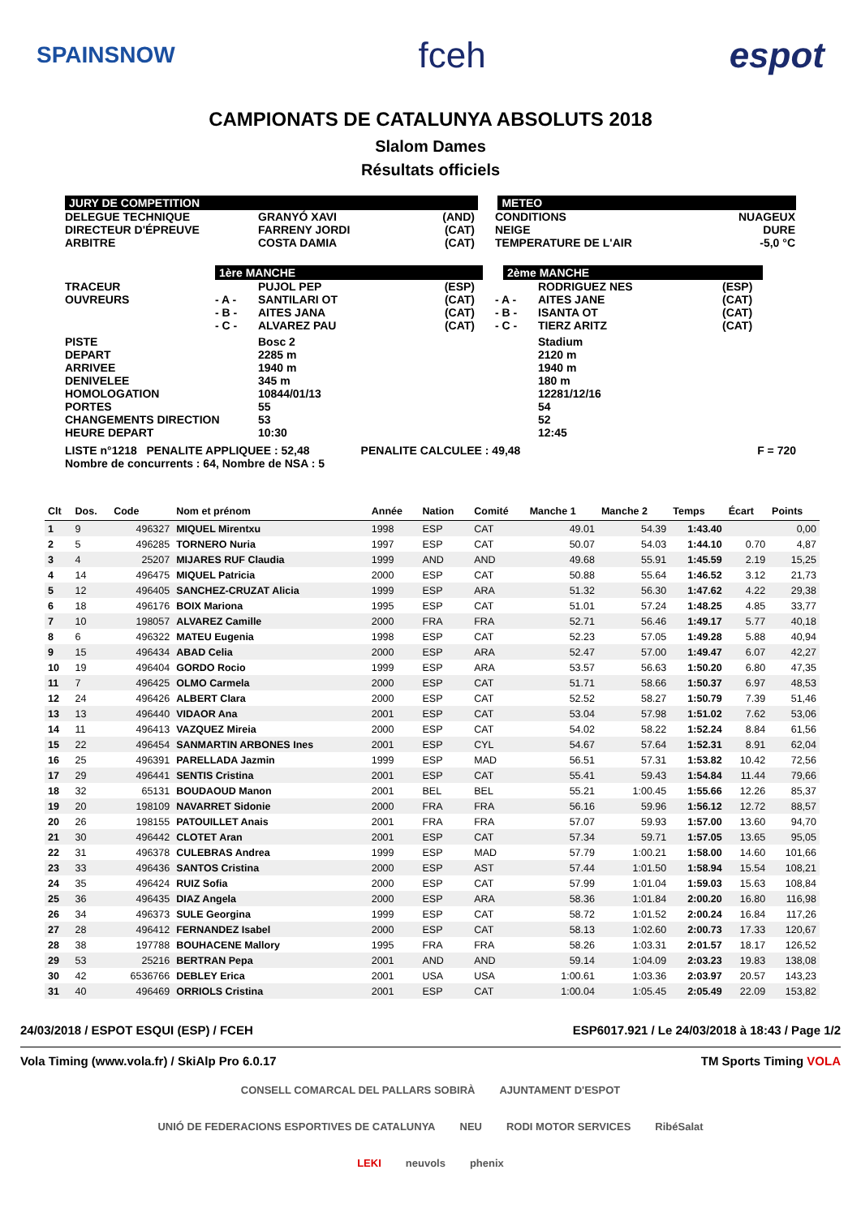SPAINSNOW fceh espot
CAMPIONATS DE CATALUNYA ABSOLUTS 2018
Slalom Dames
Résultats officiels
JURY DE COMPETITION METEO
DELEGUE TECHNIQUE
DIRECTEUR D'ÉPREUVE
ARBITRE
GRANYÓ XAVI
FARRENY JORDI
COSTA DAMIA
(AND)
(CAT)
(CAT)
CONDITIONS
NEIGE
TEMPERATURE DE L'AIR
NUAGEUX
DURE
-5,0 °C
1ère MANCHE 2ème MANCHE
TRACEUR
OUVREURS
- A -
- B -
- C -
PUJOL PEP
SANTILARI OT
AITES JANA
ALVAREZ PAU
(ESP)
(CAT)
(CAT)
(CAT)
- A -
- B -
- C -
RODRIGUEZ NES
AITES JANE
ISANTA OT
TIERZ ARITZ
(ESP)
(CAT)
(CAT)
(CAT)
PISTE
DEPART
ARRIVEE
DENIVELEE
HOMOLOGATION
PORTES
CHANGEMENTS DIRECTION
HEURE DEPART
Bosc 2
2285 m
1940 m
345 m
10844/01/13
55
53
10:30
Stadium
2120 m
1940 m
180 m
12281/12/16
54
52
12:45
LISTE n°1218 PENALITE APPLIQUEE : 52,48 PENALITE CALCULEE : 49,48 F = 720
Nombre de concurrents : 64, Nombre de NSA : 5
| Clt | Dos. | Code | Nom et prénom | Année | Nation | Comité | Manche 1 | Manche 2 | Temps | Écart | Points |
| --- | --- | --- | --- | --- | --- | --- | --- | --- | --- | --- | --- |
| 1 | 9 | 496327 | MIQUEL Mirentxu | 1998 | ESP | CAT | 49.01 | 54.39 | 1:43.40 | | 0,00 |
| 2 | 5 | 496285 | TORNERO Nuria | 1997 | ESP | CAT | 50.07 | 54.03 | 1:44.10 | 0.70 | 4,87 |
| 3 | 4 | 25207 | MIJARES RUF Claudia | 1999 | AND | AND | 49.68 | 55.91 | 1:45.59 | 2.19 | 15,25 |
| 4 | 14 | 496475 | MIQUEL Patricia | 2000 | ESP | CAT | 50.88 | 55.64 | 1:46.52 | 3.12 | 21,73 |
| 5 | 12 | 496405 | SANCHEZ-CRUZAT Alicia | 1999 | ESP | ARA | 51.32 | 56.30 | 1:47.62 | 4.22 | 29,38 |
| 6 | 18 | 496176 | BOIX Mariona | 1995 | ESP | CAT | 51.01 | 57.24 | 1:48.25 | 4.85 | 33,77 |
| 7 | 10 | 198057 | ALVAREZ Camille | 2000 | FRA | FRA | 52.71 | 56.46 | 1:49.17 | 5.77 | 40,18 |
| 8 | 6 | 496322 | MATEU Eugenia | 1998 | ESP | CAT | 52.23 | 57.05 | 1:49.28 | 5.88 | 40,94 |
| 9 | 15 | 496434 | ABAD Celia | 2000 | ESP | ARA | 52.47 | 57.00 | 1:49.47 | 6.07 | 42,27 |
| 10 | 19 | 496404 | GORDO Rocio | 1999 | ESP | ARA | 53.57 | 56.63 | 1:50.20 | 6.80 | 47,35 |
| 11 | 7 | 496425 | OLMO Carmela | 2000 | ESP | CAT | 51.71 | 58.66 | 1:50.37 | 6.97 | 48,53 |
| 12 | 24 | 496426 | ALBERT Clara | 2000 | ESP | CAT | 52.52 | 58.27 | 1:50.79 | 7.39 | 51,46 |
| 13 | 13 | 496440 | VIDAOR Ana | 2001 | ESP | CAT | 53.04 | 57.98 | 1:51.02 | 7.62 | 53,06 |
| 14 | 11 | 496413 | VAZQUEZ Mireia | 2000 | ESP | CAT | 54.02 | 58.22 | 1:52.24 | 8.84 | 61,56 |
| 15 | 22 | 496454 | SANMARTIN ARBONES Ines | 2001 | ESP | CYL | 54.67 | 57.64 | 1:52.31 | 8.91 | 62,04 |
| 16 | 25 | 496391 | PARELLADA Jazmin | 1999 | ESP | MAD | 56.51 | 57.31 | 1:53.82 | 10.42 | 72,56 |
| 17 | 29 | 496441 | SENTIS Cristina | 2001 | ESP | CAT | 55.41 | 59.43 | 1:54.84 | 11.44 | 79,66 |
| 18 | 32 | 65131 | BOUDAOUD Manon | 2001 | BEL | BEL | 55.21 | 1:00.45 | 1:55.66 | 12.26 | 85,37 |
| 19 | 20 | 198109 | NAVARRET Sidonie | 2000 | FRA | FRA | 56.16 | 59.96 | 1:56.12 | 12.72 | 88,57 |
| 20 | 26 | 198155 | PATOUILLET Anais | 2001 | FRA | FRA | 57.07 | 59.93 | 1:57.00 | 13.60 | 94,70 |
| 21 | 30 | 496442 | CLOTET Aran | 2001 | ESP | CAT | 57.34 | 59.71 | 1:57.05 | 13.65 | 95,05 |
| 22 | 31 | 496378 | CULEBRAS Andrea | 1999 | ESP | MAD | 57.79 | 1:00.21 | 1:58.00 | 14.60 | 101,66 |
| 23 | 33 | 496436 | SANTOS Cristina | 2000 | ESP | AST | 57.44 | 1:01.50 | 1:58.94 | 15.54 | 108,21 |
| 24 | 35 | 496424 | RUIZ Sofia | 2000 | ESP | CAT | 57.99 | 1:01.04 | 1:59.03 | 15.63 | 108,84 |
| 25 | 36 | 496435 | DIAZ Angela | 2000 | ESP | ARA | 58.36 | 1:01.84 | 2:00.20 | 16.80 | 116,98 |
| 26 | 34 | 496373 | SULE Georgina | 1999 | ESP | CAT | 58.72 | 1:01.52 | 2:00.24 | 16.84 | 117,26 |
| 27 | 28 | 496412 | FERNANDEZ Isabel | 2000 | ESP | CAT | 58.13 | 1:02.60 | 2:00.73 | 17.33 | 120,67 |
| 28 | 38 | 197788 | BOUHACENE Mallory | 1995 | FRA | FRA | 58.26 | 1:03.31 | 2:01.57 | 18.17 | 126,52 |
| 29 | 53 | 25216 | BERTRAN Pepa | 2001 | AND | AND | 59.14 | 1:04.09 | 2:03.23 | 19.83 | 138,08 |
| 30 | 42 | 6536766 | DEBLEY Erica | 2001 | USA | USA | 1:00.61 | 1:03.36 | 2:03.97 | 20.57 | 143,23 |
| 31 | 40 | 496469 | ORRIOLS Cristina | 2001 | ESP | CAT | 1:00.04 | 1:05.45 | 2:05.49 | 22.09 | 153,82 |
24/03/2018 / ESPOT ESQUI (ESP) / FCEH ESP6017.921 / Le 24/03/2018 à 18:43 / Page 1/2
Vola Timing (www.vola.fr) / SkiAlp Pro 6.0.17 TM Sports Timing VOLA
CONSELL COMARCAL DEL PALLARS SOBIRÀ AJUNTAMENT D'ESPOT UNIÓ DE FEDERACIONS ESPORTIVES DE CATALUNYA NEU RODI MOTOR SERVICES RibéSalat LEKI neuvols phenix